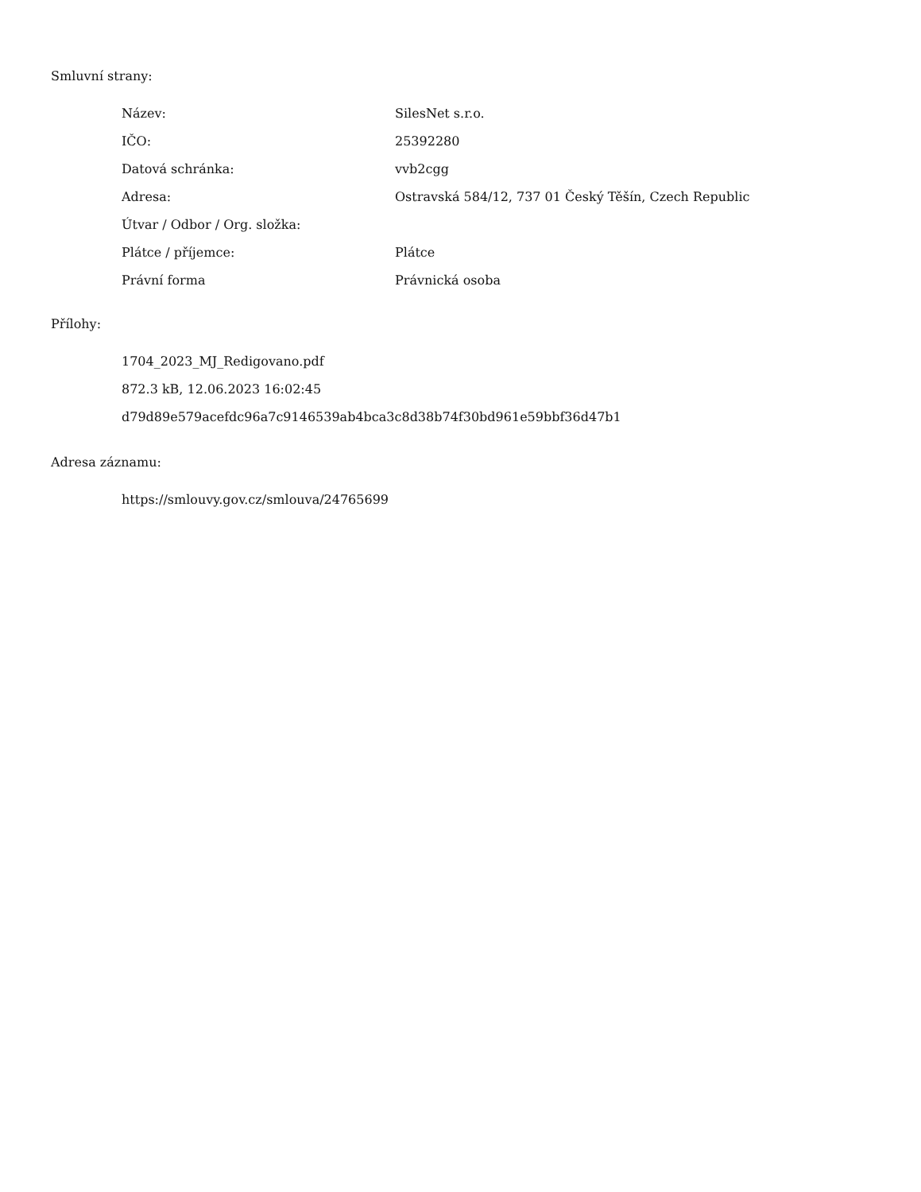Smluvní strany:
| Název: | SilesNet s.r.o. |
| IČO: | 25392280 |
| Datová schránka: | vvb2cgg |
| Adresa: | Ostravská 584/12, 737 01 Český Těšín, Czech Republic |
| Útvar / Odbor / Org. složka: | |
| Plátce / příjemce: | Plátce |
| Právní forma | Právnická osoba |
Přílohy:
1704_2023_MJ_Redigovano.pdf
872.3 kB, 12.06.2023 16:02:45
d79d89e579acefdc96a7c9146539ab4bca3c8d38b74f30bd961e59bbf36d47b1
Adresa záznamu:
https://smlouvy.gov.cz/smlouva/24765699